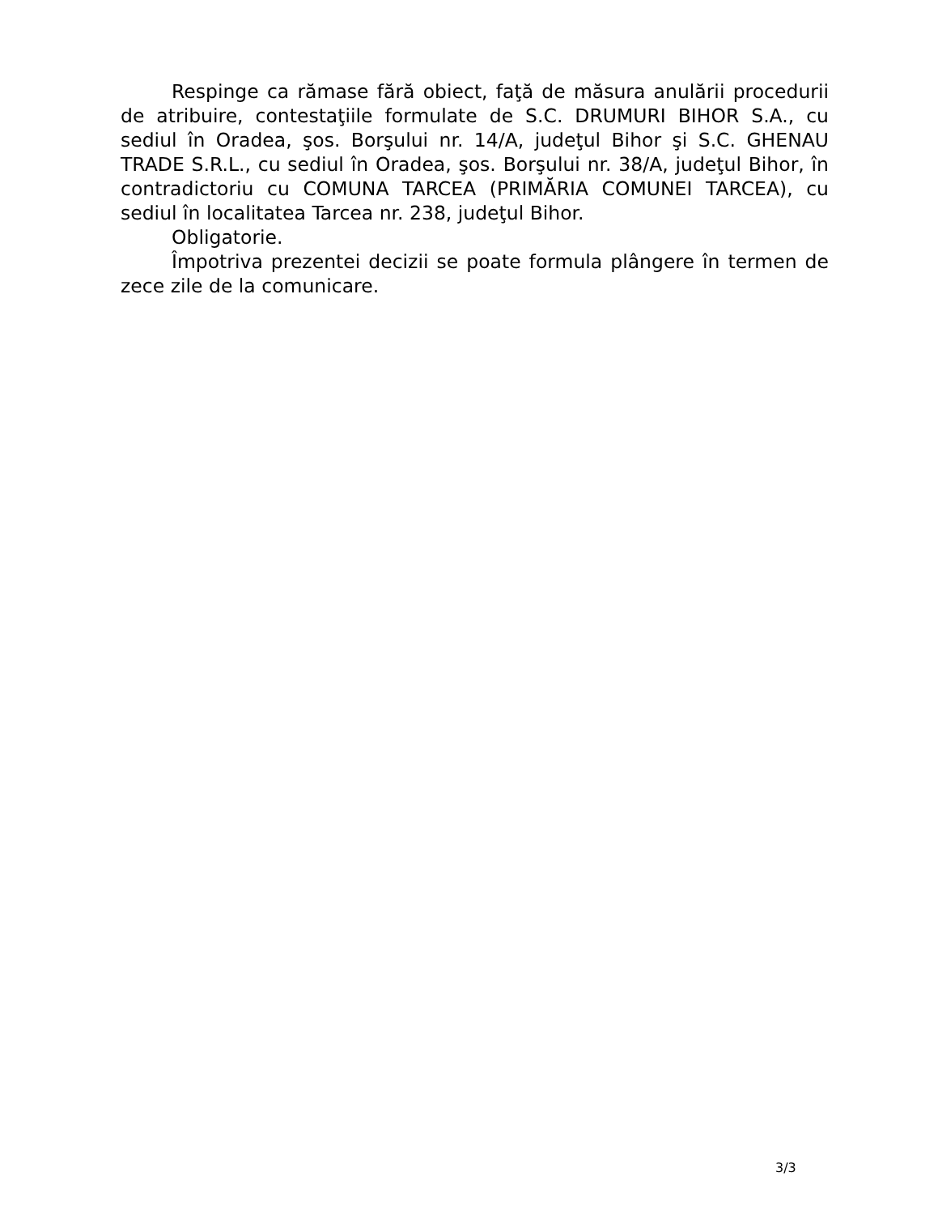Respinge ca rămase fără obiect, faţă de măsura anulării procedurii de atribuire, contestaţiile formulate de S.C. DRUMURI BIHOR S.A., cu sediul în Oradea, şos. Borşului nr. 14/A, judeţul Bihor şi S.C. GHENAU TRADE S.R.L., cu sediul în Oradea, şos. Borşului nr. 38/A, judeţul Bihor, în contradictoriu cu COMUNA TARCEA (PRIMĂRIA COMUNEI TARCEA), cu sediul în localitatea Tarcea nr. 238, judeţul Bihor.
Obligatorie.
Împotriva prezentei decizii se poate formula plângere în termen de zece zile de la comunicare.
3/3